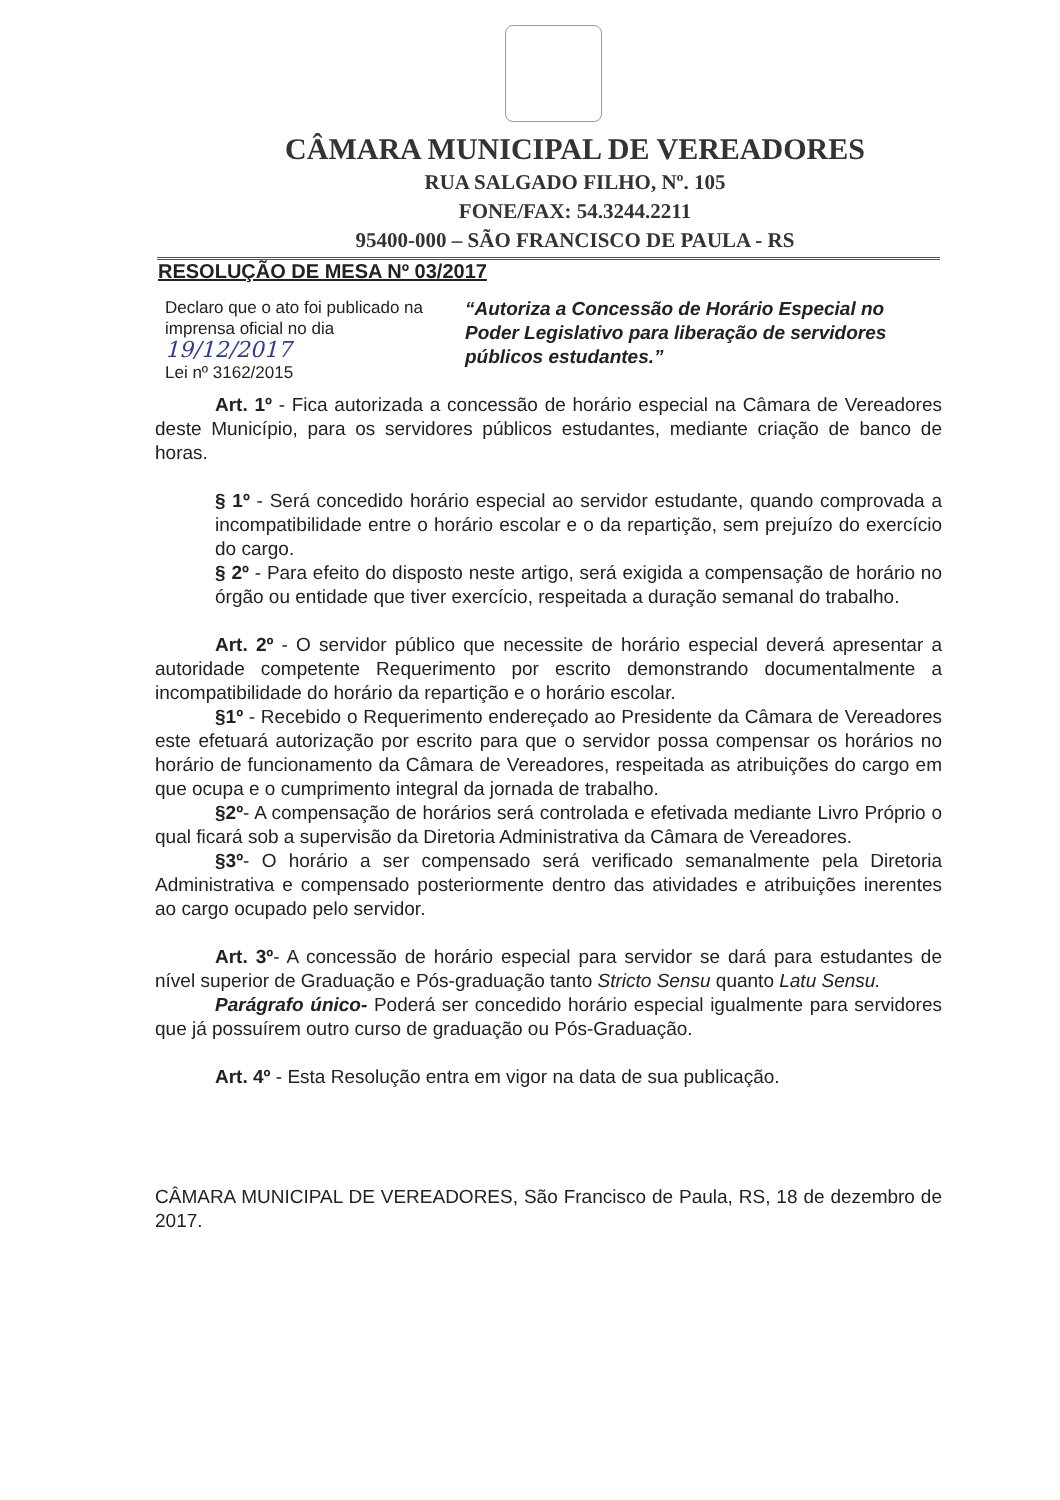CÂMARA MUNICIPAL DE VEREADORES
RUA SALGADO FILHO, Nº. 105
FONE/FAX: 54.3244.2211
95400-000 – SÃO FRANCISCO DE PAULA - RS
RESOLUÇÃO DE MESA Nº 03/2017
Declaro que o ato foi publicado na imprensa oficial no dia 19/12/2017
Lei nº 3162/2015
“Autoriza a Concessão de Horário Especial no Poder Legislativo para liberação de servidores públicos estudantes.”
Art. 1º - Fica autorizada a concessão de horário especial na Câmara de Vereadores deste Município, para os servidores públicos estudantes, mediante criação de banco de horas.
§ 1º - Será concedido horário especial ao servidor estudante, quando comprovada a incompatibilidade entre o horário escolar e o da repartição, sem prejuízo do exercício do cargo.
§ 2º - Para efeito do disposto neste artigo, será exigida a compensação de horário no órgão ou entidade que tiver exercício, respeitada a duração semanal do trabalho.
Art. 2º - O servidor público que necessite de horário especial deverá apresentar a autoridade competente Requerimento por escrito demonstrando documentalmente a incompatibilidade do horário da repartição e o horário escolar.
§1º - Recebido o Requerimento endereçado ao Presidente da Câmara de Vereadores este efetuará autorização por escrito para que o servidor possa compensar os horários no horário de funcionamento da Câmara de Vereadores, respeitada as atribuições do cargo em que ocupa e o cumprimento integral da jornada de trabalho.
§2º- A compensação de horários será controlada e efetivada mediante Livro Próprio o qual ficará sob a supervisão da Diretoria Administrativa da Câmara de Vereadores.
§3º- O horário a ser compensado será verificado semanalmente pela Diretoria Administrativa e compensado posteriormente dentro das atividades e atribuições inerentes ao cargo ocupado pelo servidor.
Art. 3º- A concessão de horário especial para servidor se dará para estudantes de nível superior de Graduação e Pós-graduação tanto Stricto Sensu quanto Latu Sensu.
Parágrafo único- Poderá ser concedido horário especial igualmente para servidores que já possuírem outro curso de graduação ou Pós-Graduação.
Art. 4º - Esta Resolução entra em vigor na data de sua publicação.
CÂMARA MUNICIPAL DE VEREADORES, São Francisco de Paula, RS, 18 de dezembro de 2017.